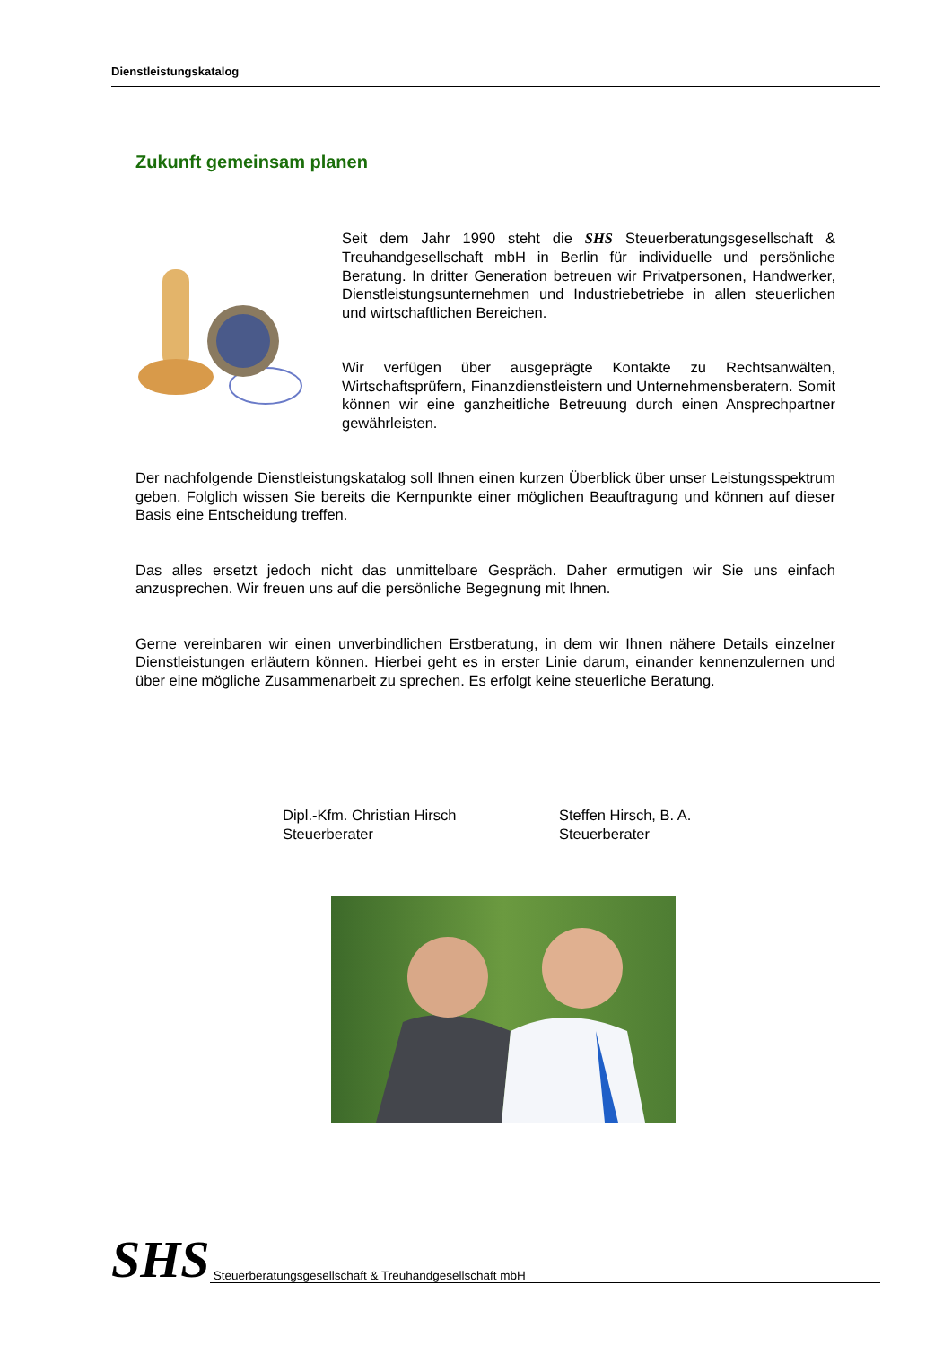Dienstleistungskatalog
Zukunft gemeinsam planen
Seit dem Jahr 1990 steht die SHS Steuerberatungsgesellschaft & Treuhandgesellschaft mbH in Berlin für individuelle und persönliche Beratung. In dritter Generation betreuen wir Privatpersonen, Handwerker, Dienstleistungsunternehmen und Industriebetriebe in allen steuerlichen und wirtschaftlichen Bereichen.
Wir verfügen über ausgeprägte Kontakte zu Rechtsanwälten, Wirtschaftsprüfern, Finanzdienstleistern und Unternehmensberatern. Somit können wir eine ganzheitliche Betreuung durch einen Ansprechpartner gewährleisten.
Der nachfolgende Dienstleistungskatalog soll Ihnen einen kurzen Überblick über unser Leistungsspektrum geben. Folglich wissen Sie bereits die Kernpunkte einer möglichen Beauftragung und können auf dieser Basis eine Entscheidung treffen.
Das alles ersetzt jedoch nicht das unmittelbare Gespräch. Daher ermutigen wir Sie uns einfach anzusprechen. Wir freuen uns auf die persönliche Begegnung mit Ihnen.
Gerne vereinbaren wir einen unverbindlichen Erstberatung, in dem wir Ihnen nähere Details einzelner Dienstleistungen erläutern können. Hierbei geht es in erster Linie darum, einander kennenzulernen und über eine mögliche Zusammenarbeit zu sprechen. Es erfolgt keine steuerliche Beratung.
Dipl.-Kfm. Christian Hirsch
Steuerberater
Steffen Hirsch, B. A.
Steuerberater
SHS
Steuerberatungsgesellschaft & Treuhandgesellschaft mbH